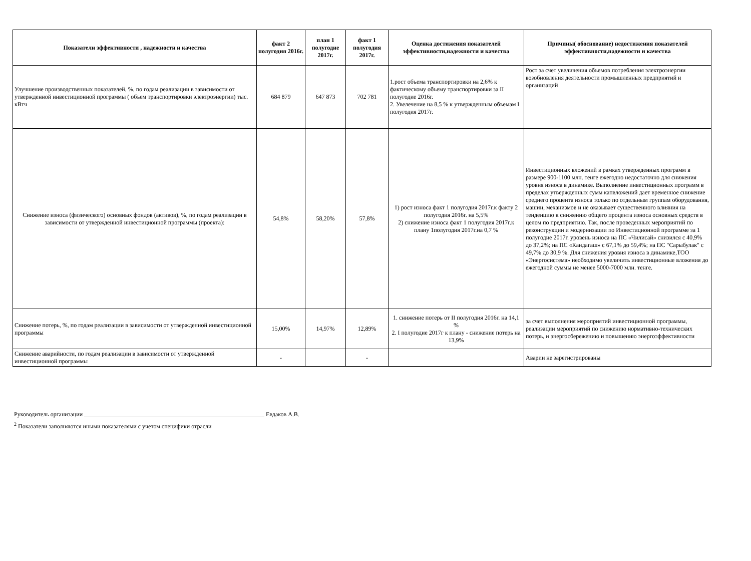| Показатели эффективности , надежности и качества | факт 2 полугодия 2016г. | план 1 полугодие 2017г. | факт 1 полугодия 2017г. | Оценка достижения показателей эффективности,надежности и качества | Причины( обоснование) недостижения показателей эффективности,надежности и качества |
| --- | --- | --- | --- | --- | --- |
| Улучшение производственных показателей, %, по годам реализации в зависимости от утвержденной инвестиционной программы ( объем транспортировки электроэнергии) тыс. кВтч | 684 879 | 647 873 | 702 781 | 1.рост объема транспортировки на 2,6% к фактическому объему транспортировки за II полугодие 2016г. 2. Увелечение на 8,5 % к утвержденным объемам I полугодия 2017г. | Рост за счет увеличения объемов потребления электроэнергии возобновления деятельности промышленных предприятий и организаций |
| Снижение износа (физического) основных фондов (активов), %, по годам реализации в зависимости от утвержденной инвестиционной программы (проекта): | 54,8% | 58,20% | 57,8% | 1) рост износа факт 1 полугодия 2017г.к факту 2 полугодия 2016г. на 5,5% 2) снижение износа факт 1 полугодия 2017г.к плану 1полугодия 2017г.на 0,7 % | Инвестиционных вложений в рамках утвержденных программ в размере 900-1100 млн. тенге ежегодно недостаточно для снижения уровня износа в динамике. Выполнение инвестиционных программ в пределах утвержденных сумм капвложений дает временное снижение среднего процента износа только по отдельным группам оборудования, машин, механизмов и не оказывает существенного влияния на тенденцию к снижению общего процента износа основных средств в целом по предприятию. Так, после проведенных мероприятий по реконструкции и модернизации по Инвестиционной программе за 1 полугодие 2017г. уровень износа на ПС «Чилисай» снизился с 40,9% до 37,2%; на ПС «Кандагаш» с 67,1% до 59,4%; на ПС "Сарыбулак" с 49,7% до 30,9 %. Для снижения уровня износа в динамике,ТОО «Энергосистема» необходимо увеличить инвестиционные вложения до ежегодной суммы не менее 5000-7000 млн. тенге. |
| Снижение потерь, %, по годам реализации в зависимости от утвержденной инвестиционной программы | 15,00% | 14,97% | 12,89% | 1. снижение потерь от II полугодия 2016г. на 14,1 % 2. I полугодие 2017г к плану - снижение потерь на 13,9% | за счет выполнения мероприятий инвестиционной программы, реализации мероприятий по снижению нормативно-технических потерь, и энергосбережению и повышению энергоэффективности |
| Снижение аварийности, по годам реализации в зависимости от утвержденной инвестиционной программы | - | | - | | Аварии не зарегистрированы |
Руководитель организации ____________________________________________________________ Евдаков А.В.
<sup>2</sup> Показатели заполняются иными показателями с учетом специфики отрасли